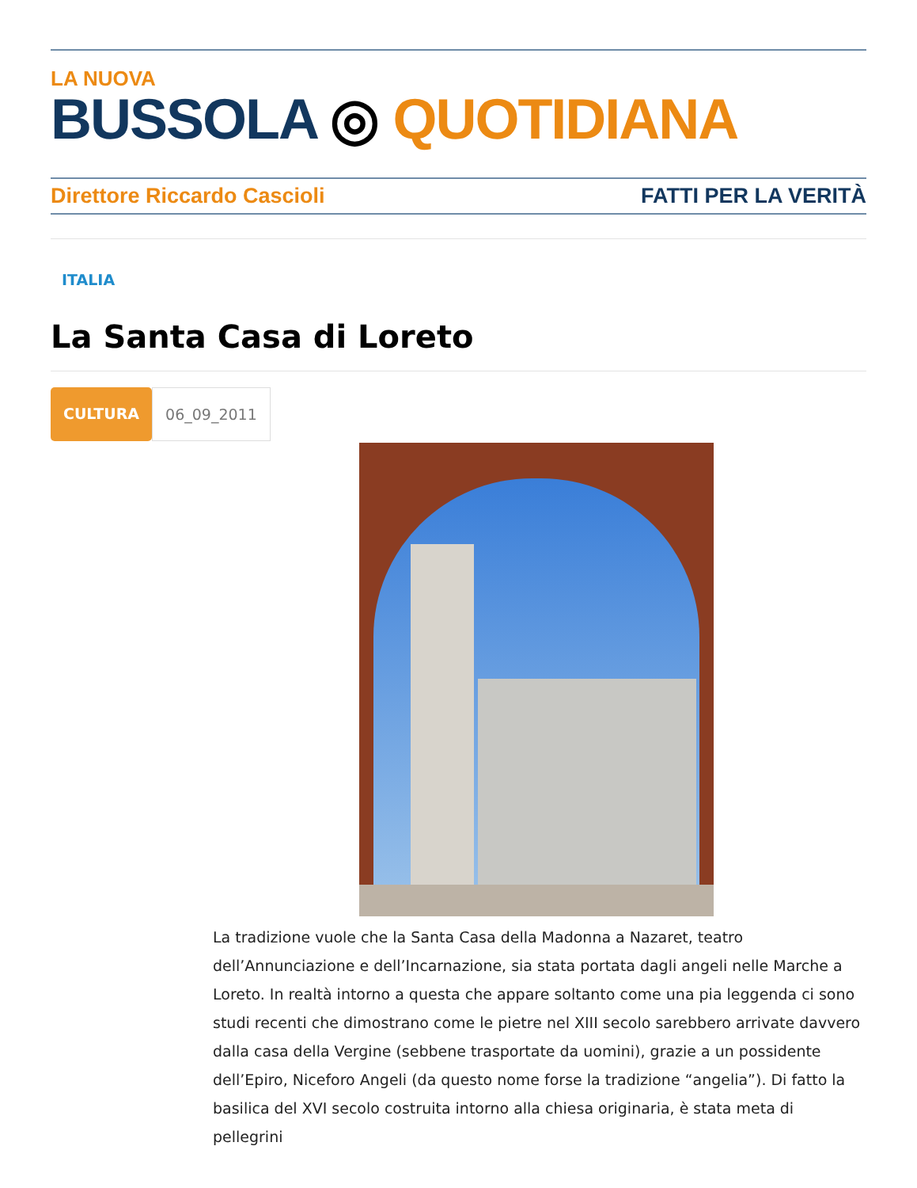LA NUOVA
BUSSOLA ◎ QUOTIDIANA
Direttore Riccardo Cascioli FATTI PER LA VERITÀ
ITALIA
La Santa Casa di Loreto
CULTURA 06_09_2011
La tradizione vuole che la Santa Casa della Madonna a Nazaret, teatro dell’Annunciazione e dell’Incarnazione, sia stata portata dagli angeli nelle Marche a Loreto. In realtà intorno a questa che appare soltanto come una pia leggenda ci sono studi recenti che dimostrano come le pietre nel XIII secolo sarebbero arrivate davvero dalla casa della Vergine (sebbene trasportate da uomini), grazie a un possidente dell’Epiro, Niceforo Angeli (da questo nome forse la tradizione “angelia”). Di fatto la basilica del XVI secolo costruita intorno alla chiesa originaria, è stata meta di pellegrini